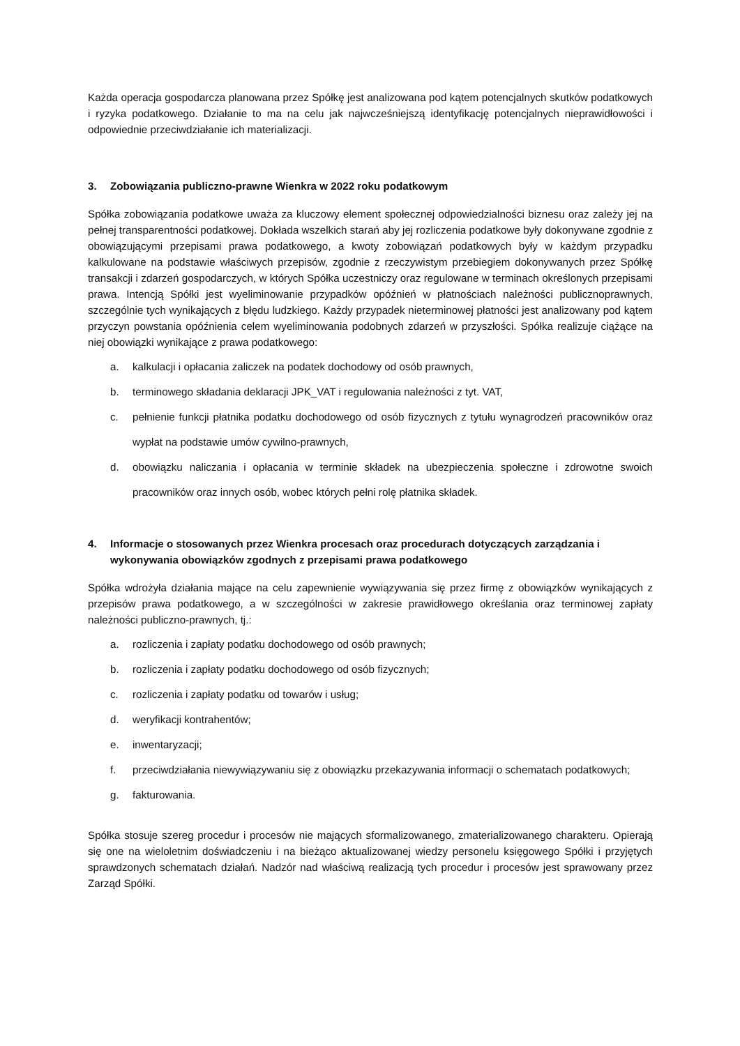Każda operacja gospodarcza planowana przez Spółkę jest analizowana pod kątem potencjalnych skutków podatkowych i ryzyka podatkowego. Działanie to ma na celu jak najwcześniejszą identyfikację potencjalnych nieprawidłowości i odpowiednie przeciwdziałanie ich materializacji.
3. Zobowiązania publiczno-prawne Wienkra w 2022 roku podatkowym
Spółka zobowiązania podatkowe uważa za kluczowy element społecznej odpowiedzialności biznesu oraz zależy jej na pełnej transparentności podatkowej. Dokłada wszelkich starań aby jej rozliczenia podatkowe były dokonywane zgodnie z obowiązującymi przepisami prawa podatkowego, a kwoty zobowiązań podatkowych były w każdym przypadku kalkulowane na podstawie właściwych przepisów, zgodnie z rzeczywistym przebiegiem dokonywanych przez Spółkę transakcji i zdarzeń gospodarczych, w których Spółka uczestniczy oraz regulowane w terminach określonych przepisami prawa. Intencją Spółki jest wyeliminowanie przypadków opóźnień w płatnościach należności publicznoprawnych, szczególnie tych wynikających z błędu ludzkiego. Każdy przypadek nieterminowej płatności jest analizowany pod kątem przyczyn powstania opóźnienia celem wyeliminowania podobnych zdarzeń w przyszłości. Spółka realizuje ciążące na niej obowiązki wynikające z prawa podatkowego:
a. kalkulacji i opłacania zaliczek na podatek dochodowy od osób prawnych,
b. terminowego składania deklaracji JPK_VAT i regulowania należności z tyt. VAT,
c. pełnienie funkcji płatnika podatku dochodowego od osób fizycznych z tytułu wynagrodzeń pracowników oraz wypłat na podstawie umów cywilno-prawnych,
d. obowiązku naliczania i opłacania w terminie składek na ubezpieczenia społeczne i zdrowotne swoich pracowników oraz innych osób, wobec których pełni rolę płatnika składek.
4. Informacje o stosowanych przez Wienkra procesach oraz procedurach dotyczących zarządzania i wykonywania obowiązków zgodnych z przepisami prawa podatkowego
Spółka wdrożyła działania mające na celu zapewnienie wywiązywania się przez firmę z obowiązków wynikających z przepisów prawa podatkowego, a w szczególności w zakresie prawidłowego określania oraz terminowej zapłaty należności publiczno-prawnych, tj.:
a. rozliczenia i zapłaty podatku dochodowego od osób prawnych;
b. rozliczenia i zapłaty podatku dochodowego od osób fizycznych;
c. rozliczenia i zapłaty podatku od towarów i usług;
d. weryfikacji kontrahentów;
e. inwentaryzacji;
f. przeciwdziałania niewywiązywaniu się z obowiązku przekazywania informacji o schematach podatkowych;
g. fakturowania.
Spółka stosuje szereg procedur i procesów nie mających sformalizowanego, zmaterializowanego charakteru. Opierają się one na wieloletnim doświadczeniu i na bieżąco aktualizowanej wiedzy personelu księgowego Spółki i przyjętych sprawdzonych schematach działań. Nadzór nad właściwą realizacją tych procedur i procesów jest sprawowany przez Zarząd Spółki.